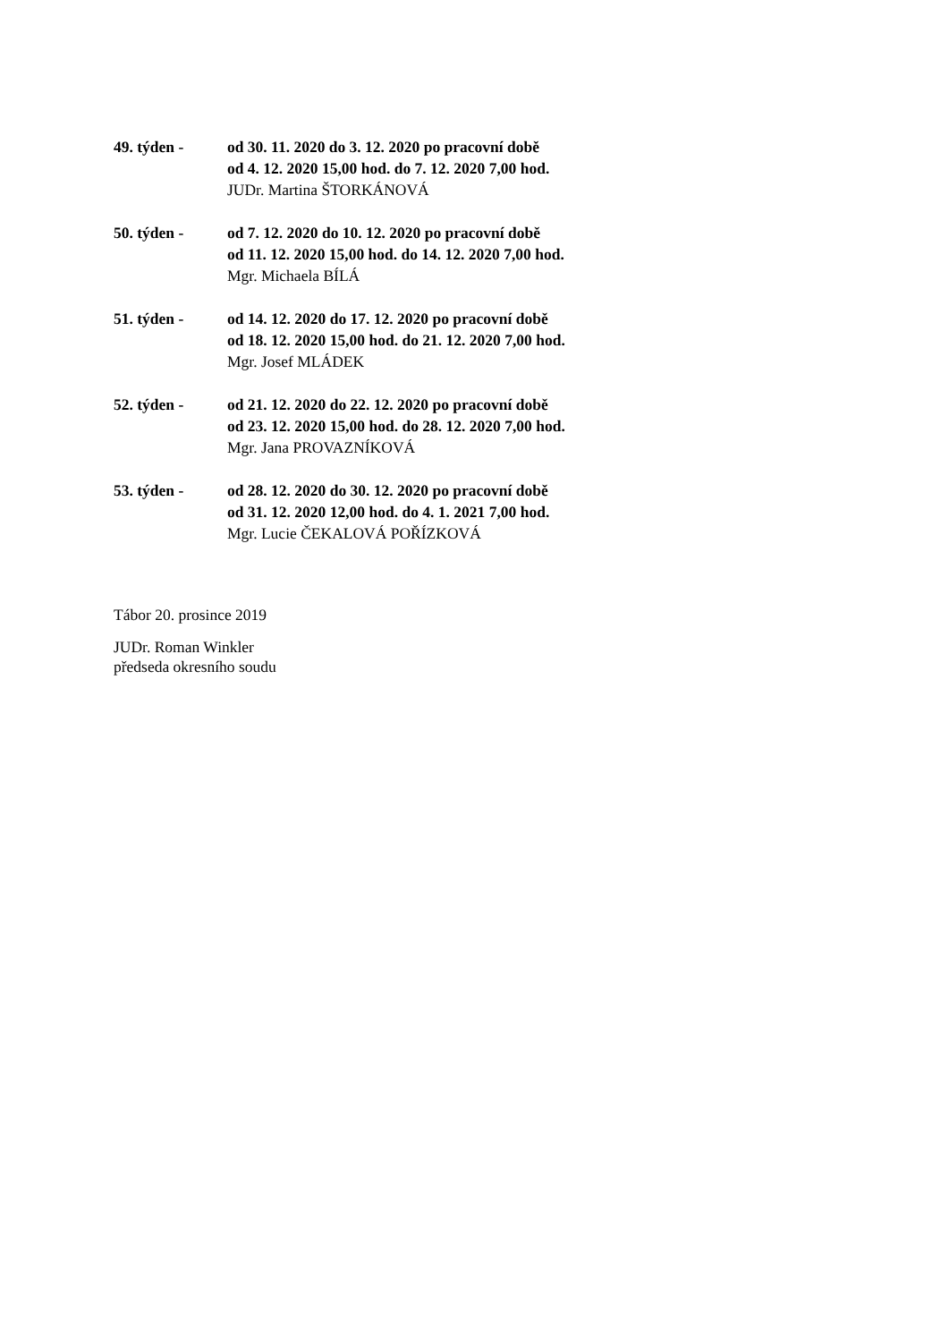49. týden - od 30. 11. 2020 do 3. 12. 2020 po pracovní době
od 4. 12. 2020 15,00 hod. do 7. 12. 2020 7,00 hod.
JUDr. Martina ŠTORKÁNOVÁ
50. týden - od 7. 12. 2020 do 10. 12. 2020 po pracovní době
od 11. 12. 2020 15,00 hod. do 14. 12. 2020 7,00 hod.
Mgr. Michaela BÍLÁ
51. týden - od 14. 12. 2020 do 17. 12. 2020 po pracovní době
od 18. 12. 2020 15,00 hod. do 21. 12. 2020 7,00 hod.
Mgr. Josef MLÁDEK
52. týden - od 21. 12. 2020 do 22. 12. 2020 po pracovní době
od 23. 12. 2020 15,00 hod. do 28. 12. 2020 7,00 hod.
Mgr. Jana PROVAZNÍKOVÁ
53. týden - od 28. 12. 2020 do 30. 12. 2020 po pracovní době
od 31. 12. 2020 12,00 hod. do 4. 1. 2021 7,00 hod.
Mgr. Lucie ČEKALOVÁ POŘÍZKOVÁ
Tábor 20. prosince 2019
JUDr. Roman Winkler
předseda okresního soudu